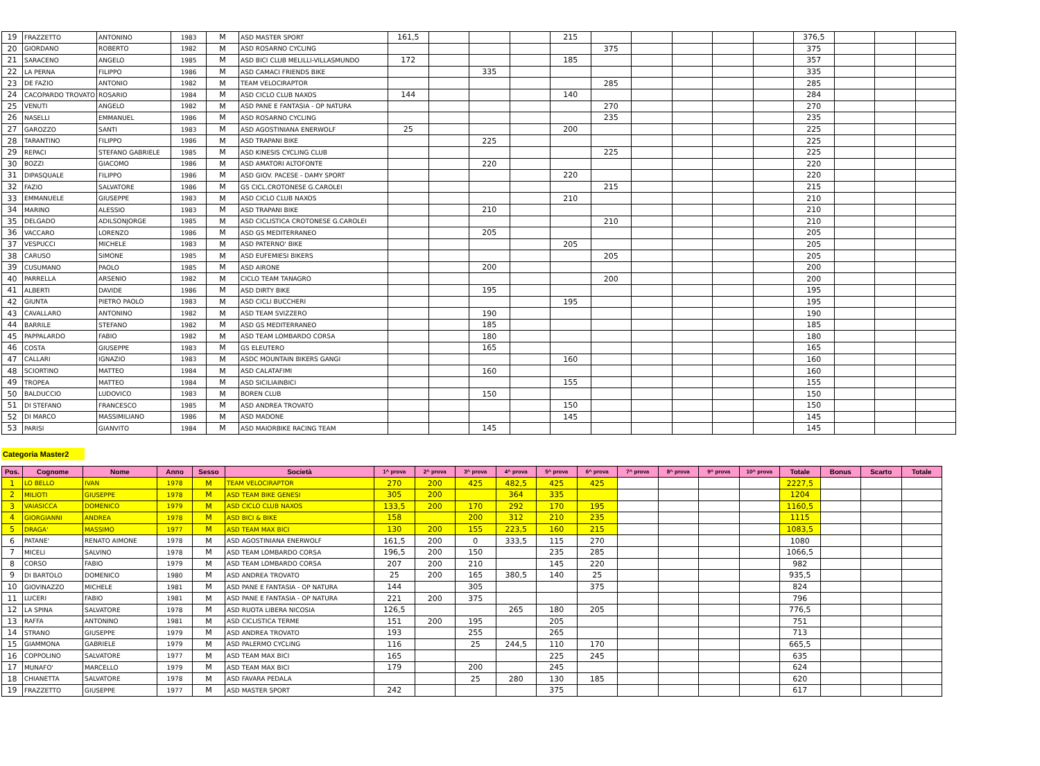| 19 | FRAZZETTO | ANTONINO | 1983 | M | ASD MASTER SPORT | 161,5 | | | | 215 | | | | | | 376,5 | | | |
| 20 | GIORDANO | ROBERTO | 1982 | M | ASD ROSARNO CYCLING | | | | | | 375 | | | | | 375 | | | |
| 21 | SARACENO | ANGELO | 1985 | M | ASD BICI CLUB MELILLI-VILLASMUNDO | 172 | | | | 185 | | | | | | 357 | | | |
| 22 | LA PERNA | FILIPPO | 1986 | M | ASD CAMACI FRIENDS BIKE | | | 335 | | | | | | | | 335 | | | |
| 23 | DE FAZIO | ANTONIO | 1982 | M | TEAM VELOCIRAPTOR | | | | | | 285 | | | | | 285 | | | |
| 24 | CACOPARDO TROVATO | ROSARIO | 1984 | M | ASD CICLO CLUB NAXOS | 144 | | | | 140 | | | | | | 284 | | | |
| 25 | VENUTI | ANGELO | 1982 | M | ASD PANE E FANTASIA - OP NATURA | | | | | | 270 | | | | | 270 | | | |
| 26 | NASELLI | EMMANUEL | 1986 | M | ASD ROSARNO CYCLING | | | | | | 235 | | | | | 235 | | | |
| 27 | GAROZZO | SANTI | 1983 | M | ASD AGOSTINIANA ENERWOLF | 25 | | | | 200 | | | | | | 225 | | | |
| 28 | TARANTINO | FILIPPO | 1986 | M | ASD TRAPANI BIKE | | | 225 | | | | | | | | 225 | | | |
| 29 | REPACI | STEFANO GABRIELE | 1985 | M | ASD KINESIS CYCLING CLUB | | | | | | 225 | | | | | 225 | | | |
| 30 | BOZZI | GIACOMO | 1986 | M | ASD AMATORI ALTOFONTE | | | 220 | | | | | | | | 220 | | | |
| 31 | DIPASQUALE | FILIPPO | 1986 | M | ASD GIOV. PACESE - DAMY SPORT | | | | | 220 | | | | | | 220 | | | |
| 32 | FAZIO | SALVATORE | 1986 | M | GS CICL.CROTONESE G.CAROLEI | | | | | | 215 | | | | | 215 | | | |
| 33 | EMMANUELE | GIUSEPPE | 1983 | M | ASD CICLO CLUB NAXOS | | | | | 210 | | | | | | 210 | | | |
| 34 | MARINO | ALESSIO | 1983 | M | ASD TRAPANI BIKE | | | 210 | | | | | | | | 210 | | | |
| 35 | DELGADO | ADILSONJORGE | 1985 | M | ASD CICLISTICA CROTONESE G.CAROLEI | | | | | | 210 | | | | | 210 | | | |
| 36 | VACCARO | LORENZO | 1986 | M | ASD GS MEDITERRANEO | | | 205 | | | | | | | | 205 | | | |
| 37 | VESPUCCI | MICHELE | 1983 | M | ASD PATERNO' BIKE | | | | | 205 | | | | | | 205 | | | |
| 38 | CARUSO | SIMONE | 1985 | M | ASD EUFEMIESI BIKERS | | | | | | 205 | | | | | 205 | | | |
| 39 | CUSUMANO | PAOLO | 1985 | M | ASD AIRONE | | | 200 | | | | | | | | 200 | | | |
| 40 | PARRELLA | ARSENIO | 1982 | M | CICLO TEAM TANAGRO | | | | | | 200 | | | | | 200 | | | |
| 41 | ALBERTI | DAVIDE | 1986 | M | ASD DIRTY BIKE | | | 195 | | | | | | | | 195 | | | |
| 42 | GIUNTA | PIETRO PAOLO | 1983 | M | ASD CICLI BUCCHERI | | | | | 195 | | | | | | 195 | | | |
| 43 | CAVALLARO | ANTONINO | 1982 | M | ASD TEAM SVIZZERO | | | 190 | | | | | | | | 190 | | | |
| 44 | BARRILE | STEFANO | 1982 | M | ASD GS MEDITERRANEO | | | 185 | | | | | | | | 185 | | | |
| 45 | PAPPALARDO | FABIO | 1982 | M | ASD TEAM LOMBARDO CORSA | | | 180 | | | | | | | | 180 | | | |
| 46 | COSTA | GIUSEPPE | 1983 | M | GS ELEUTERO | | | 165 | | | | | | | | 165 | | | |
| 47 | CALLARI | IGNAZIO | 1983 | M | ASDC MOUNTAIN BIKERS GANGI | | | | | 160 | | | | | | 160 | | | |
| 48 | SCIORTINO | MATTEO | 1984 | M | ASD CALATAFIMI | | | 160 | | | | | | | | 160 | | | |
| 49 | TROPEA | MATTEO | 1984 | M | ASD SICILIAINBICI | | | | | 155 | | | | | | 155 | | | |
| 50 | BALDUCCIO | LUDOVICO | 1983 | M | BOREN CLUB | | | 150 | | | | | | | | 150 | | | |
| 51 | DI STEFANO | FRANCESCO | 1985 | M | ASD ANDREA TROVATO | | | | | 150 | | | | | | 150 | | | |
| 52 | DI MARCO | MASSIMILIANO | 1986 | M | ASD MADONE | | | | | 145 | | | | | | 145 | | | |
| 53 | PARISI | GIANVITO | 1984 | M | ASD MAIORBIKE RACING TEAM | | | 145 | | | | | | | | 145 | | | |
Categoria Master2
| Pos. | Cognome | Nome | Anno | Sesso | Società | 1^ prova | 2^ prova | 3^ prova | 4^ prova | 5^ prova | 6^ prova | 7^ prova | 8^ prova | 9^ prova | 10^ prova | Totale | Bonus | Scarto | Totale |
| --- | --- | --- | --- | --- | --- | --- | --- | --- | --- | --- | --- | --- | --- | --- | --- | --- | --- | --- | --- |
| 1 | LO BELLO | IVAN | 1978 | M | TEAM VELOCIRAPTOR | 270 | 200 | 425 | 482,5 | 425 | 425 | | | | | 2227,5 | | | |
| 2 | MILIOTI | GIUSEPPE | 1978 | M | ASD TEAM BIKE GENESI | 305 | 200 | | 364 | 335 | | | | | | 1204 | | | |
| 3 | VAIASICCA | DOMENICO | 1979 | M | ASD CICLO CLUB NAXOS | 133,5 | 200 | 170 | 292 | 170 | 195 | | | | | 1160,5 | | | |
| 4 | GIORGIANNI | ANDREA | 1978 | M | ASD BICI & BIKE | 158 | | 200 | 312 | 210 | 235 | | | | | 1115 | | | |
| 5 | DRAGA' | MASSIMO | 1977 | M | ASD TEAM MAX BICI | 130 | 200 | 155 | 223,5 | 160 | 215 | | | | | 1083,5 | | | |
| 6 | PATANE' | RENATO AIMONE | 1978 | M | ASD AGOSTINIANA ENERWOLF | 161,5 | 200 | 0 | 333,5 | 115 | 270 | | | | | 1080 | | | |
| 7 | MICELI | SALVINO | 1978 | M | ASD TEAM LOMBARDO CORSA | 196,5 | 200 | 150 | | 235 | 285 | | | | | 1066,5 | | | |
| 8 | CORSO | FABIO | 1979 | M | ASD TEAM LOMBARDO CORSA | 207 | 200 | 210 | | 145 | 220 | | | | | 982 | | | |
| 9 | DI BARTOLO | DOMENICO | 1980 | M | ASD ANDREA TROVATO | 25 | 200 | 165 | 380,5 | 140 | 25 | | | | | 935,5 | | | |
| 10 | GIOVINAZZO | MICHELE | 1981 | M | ASD PANE E FANTASIA - OP NATURA | 144 | | 305 | | | 375 | | | | | 824 | | | |
| 11 | LUCERI | FABIO | 1981 | M | ASD PANE E FANTASIA - OP NATURA | 221 | 200 | 375 | | | | | | | | 796 | | | |
| 12 | LA SPINA | SALVATORE | 1978 | M | ASD RUOTA LIBERA NICOSIA | 126,5 | | | 265 | 180 | 205 | | | | | 776,5 | | | |
| 13 | RAFFA | ANTONINO | 1981 | M | ASD CICLISTICA TERME | 151 | 200 | 195 | | 205 | | | | | | 751 | | | |
| 14 | STRANO | GIUSEPPE | 1979 | M | ASD ANDREA TROVATO | 193 | | 255 | | 265 | | | | | | 713 | | | |
| 15 | GIAMMONA | GABRIELE | 1979 | M | ASD PALERMO CYCLING | 116 | | 25 | 244,5 | 110 | 170 | | | | | 665,5 | | | |
| 16 | COPPOLINO | SALVATORE | 1977 | M | ASD TEAM MAX BICI | 165 | | | | 225 | 245 | | | | | 635 | | | |
| 17 | MUNAFO' | MARCELLO | 1979 | M | ASD TEAM MAX BICI | 179 | | 200 | | 245 | | | | | | 624 | | | |
| 18 | CHIANETTA | SALVATORE | 1978 | M | ASD FAVARA PEDALA | | | 25 | 280 | 130 | 185 | | | | | 620 | | | |
| 19 | FRAZZETTO | GIUSEPPE | 1977 | M | ASD MASTER SPORT | 242 | | | | 375 | | | | | | 617 | | | |